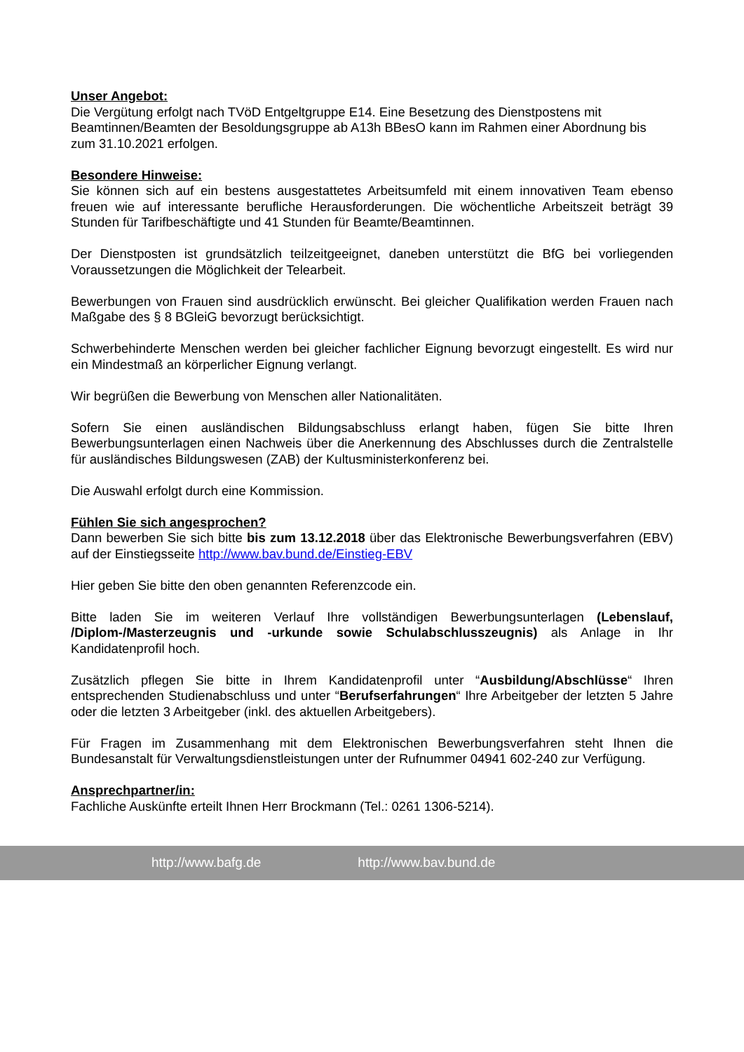Unser Angebot:
Die Vergütung erfolgt nach TVöD Entgeltgruppe E14. Eine Besetzung des Dienstpostens mit Beamtinnen/Beamten der Besoldungsgruppe ab A13h BBesO kann im Rahmen einer Abordnung bis zum 31.10.2021 erfolgen.
Besondere Hinweise:
Sie können sich auf ein bestens ausgestattetes Arbeitsumfeld mit einem innovativen Team ebenso freuen wie auf interessante berufliche Herausforderungen. Die wöchentliche Arbeitszeit beträgt 39 Stunden für Tarifbeschäftigte und 41 Stunden für Beamte/Beamtinnen.
Der Dienstposten ist grundsätzlich teilzeitgeeignet, daneben unterstützt die BfG bei vorliegenden Voraussetzungen die Möglichkeit der Telearbeit.
Bewerbungen von Frauen sind ausdrücklich erwünscht. Bei gleicher Qualifikation werden Frauen nach Maßgabe des § 8 BGleiG bevorzugt berücksichtigt.
Schwerbehinderte Menschen werden bei gleicher fachlicher Eignung bevorzugt eingestellt. Es wird nur ein Mindestmaß an körperlicher Eignung verlangt.
Wir begrüßen die Bewerbung von Menschen aller Nationalitäten.
Sofern Sie einen ausländischen Bildungsabschluss erlangt haben, fügen Sie bitte Ihren Bewerbungsunterlagen einen Nachweis über die Anerkennung des Abschlusses durch die Zentralstelle für ausländisches Bildungswesen (ZAB) der Kultusministerkonferenz bei.
Die Auswahl erfolgt durch eine Kommission.
Fühlen Sie sich angesprochen?
Dann bewerben Sie sich bitte bis zum 13.12.2018 über das Elektronische Bewerbungsverfahren (EBV) auf der Einstiegsseite http://www.bav.bund.de/Einstieg-EBV
Hier geben Sie bitte den oben genannten Referenzcode ein.
Bitte laden Sie im weiteren Verlauf Ihre vollständigen Bewerbungsunterlagen (Lebenslauf, /Diplom-/Masterzeugnis und -urkunde sowie Schulabschlusszeugnis) als Anlage in Ihr Kandidatenprofil hoch.
Zusätzlich pflegen Sie bitte in Ihrem Kandidatenprofil unter “Ausbildung/Abschlüsse“ Ihren entsprechenden Studienabschluss und unter “Berufserfahrungen“ Ihre Arbeitgeber der letzten 5 Jahre oder die letzten 3 Arbeitgeber (inkl. des aktuellen Arbeitgebers).
Für Fragen im Zusammenhang mit dem Elektronischen Bewerbungsverfahren steht Ihnen die Bundesanstalt für Verwaltungsdienstleistungen unter der Rufnummer 04941 602-240 zur Verfügung.
Ansprechpartner/in:
Fachliche Auskünfte erteilt Ihnen Herr Brockmann (Tel.: 0261 1306-5214).
http://www.bafg.de http://www.bav.bund.de